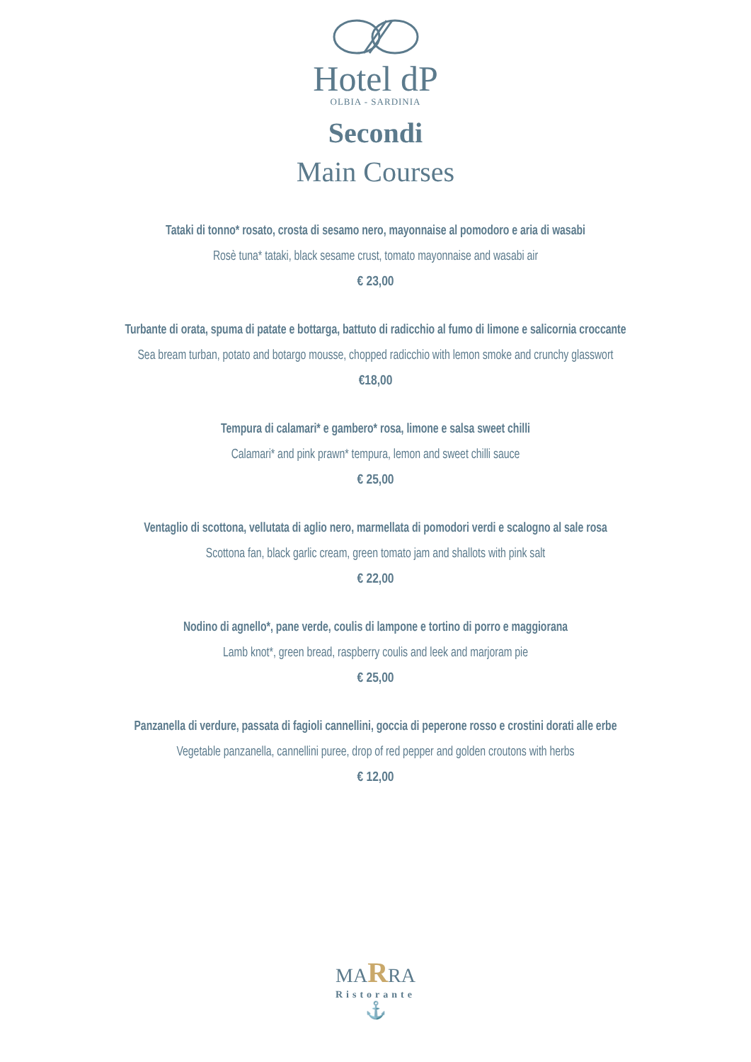Hotel dP
OLBIA - SARDINIA
Secondi
Main Courses
Tataki di tonno* rosato, crosta di sesamo nero, mayonnaise al pomodoro e aria di wasabi
Rosè tuna* tataki, black sesame crust, tomato mayonnaise and wasabi air
€ 23,00
Turbante di orata, spuma di patate e bottarga, battuto di radicchio al fumo di limone e salicornia croccante
Sea bream turban, potato and botargo mousse, chopped radicchio with lemon smoke and crunchy glasswort
€18,00
Tempura di calamari* e gambero* rosa, limone e salsa sweet chilli
Calamari* and pink prawn* tempura, lemon and sweet chilli sauce
€ 25,00
Ventaglio di scottona, vellutata di aglio nero, marmellata di pomodori verdi e scalogno al sale rosa
Scottona fan, black garlic cream, green tomato jam and shallots with pink salt
€ 22,00
Nodino di agnello*, pane verde, coulis di lampone e tortino di porro e maggiorana
Lamb knot*, green bread, raspberry coulis and leek and marjoram pie
€ 25,00
Panzanella di verdure, passata di fagioli cannellini, goccia di peperone rosso e crostini dorati alle erbe
Vegetable panzanella, cannellini puree, drop of red pepper and golden croutons with herbs
€ 12,00
MARRA
Ristorante
⚓